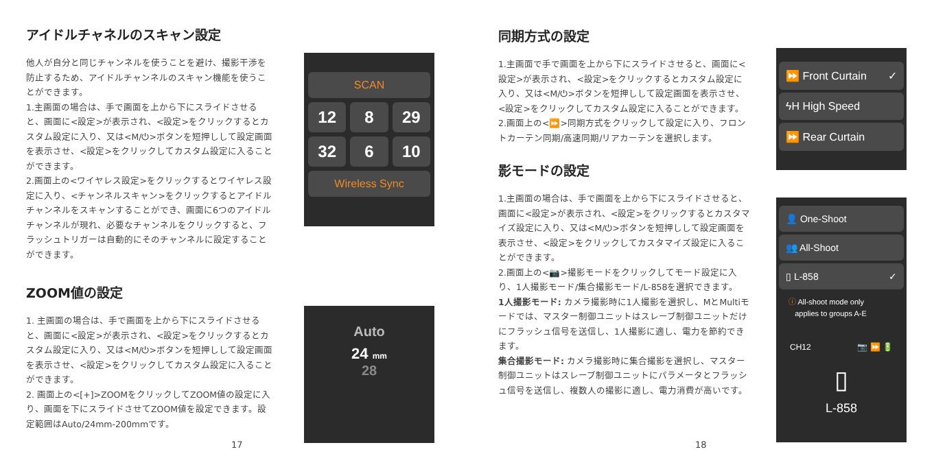アイドルチャネルのスキャン設定
他人が自分と同じチャンネルを使うことを避け、撮影干渉を防止するため、アイドルチャンネルのスキャン機能を使うことができます。
1.主画面の場合は、手で画面を上から下にスライドさせると、画面に<設定>が表示され、<設定>をクリックするとカスタム設定に入り、又は<M/⏻>ボタンを短押しして設定画面を表示させ、<設定>をクリックしてカスタム設定に入ることができます。
2.画面上の<ワイヤレス設定>をクリックするとワイヤレス設定に入り、<チャンネルスキャン>をクリックするとアイドルチャンネルをスキャンすることができ、画面に6つのアイドルチャンネルが現れ、必要なチャンネルをクリックすると、フラッシュトリガーは自動的にそのチャンネルに設定することができます。
ZOOM値の設定
1. 主画面の場合は、手で画面を上から下にスライドさせると、画面に<設定>が表示され、<設定>をクリックするとカスタム設定に入り、又は<M/⏻>ボタンを短押しして設定画面を表示させ、<設定>をクリックしてカスタム設定に入ることができます。
2. 画面上の<[+]>ZOOMをクリックしてZOOM値の設定に入り、画面を下にスライドさせてZOOM値を設定できます。設定範囲はAuto/24mm-200mmです。
SCAN
12
8
29
32
6
10
Wireless Sync
Auto
24 mm
28
17
同期方式の設定
1.主画面で手で画面を上から下にスライドさせると、画面に<設定>が表示され、<設定>をクリックするとカスタム設定に入り、又は<M/⏻>ボタンを短押しして設定画面を表示させ、<設定>をクリックしてカスタム設定に入ることができます。
2.画面上の<⏩>同期方式をクリックして設定に入り、フロントカーテン同期/高速同期/リアカーテンを選択します。
影モードの設定
1.主画面の場合は、手で画面を上から下にスライドさせると、画面に<設定>が表示され、<設定>をクリックするとカスタマイズ設定に入り、又は<M/⏻>ボタンを短押しして設定画面を表示させ、<設定>をクリックしてカスタマイズ設定に入ることができます。
2.画面上の<📷>撮影モードをクリックしてモード設定に入り、1人撮影モード/集合撮影モード/L-858を選択できます。
1人撮影モード: カメラ撮影時に1人撮影を選択し、MとMultiモードでは、マスター制御ユニットはスレーブ制御ユニットだけにフラッシュ信号を送信し、1人撮影に適し、電力を節約できます。
集合撮影モード: カメラ撮影時に集合撮影を選択し、マスター制御ユニットはスレーブ制御ユニットにパラメータとフラッシュ信号を送信し、複数人の撮影に適し、電力消費が高いです。
⏩ Front Curtain ✓
ϟH High Speed
⏩ Rear Curtain
👤 One-Shoot
👥 All-Shoot
▯ L-858 ✓
ⓘ All-shoot mode only
applies to groups A-E
CH12 📷 ⏩ 🔋
▯
L-858
18